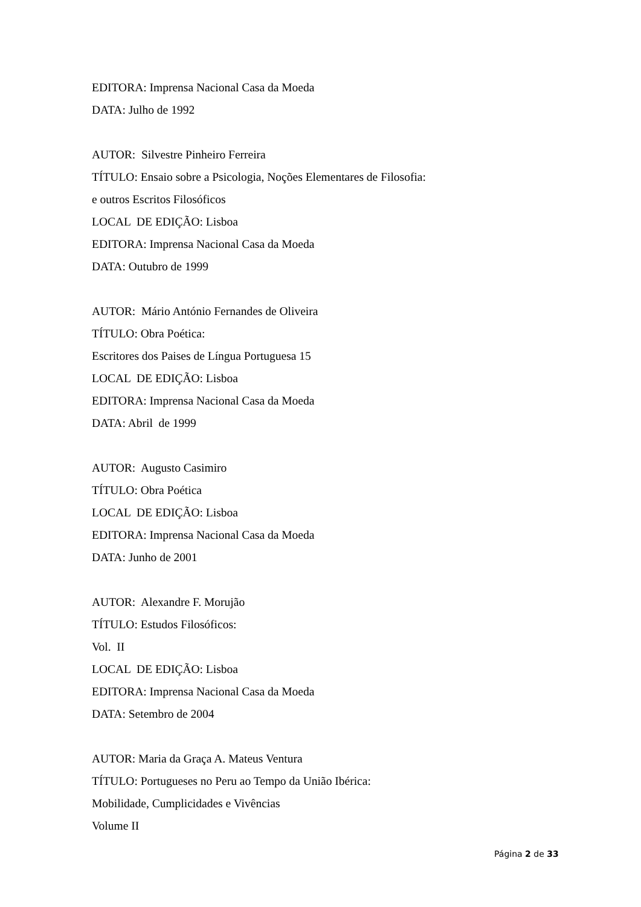EDITORA: Imprensa Nacional Casa da Moeda
DATA: Julho de 1992
AUTOR: Silvestre Pinheiro Ferreira
TÍTULO: Ensaio sobre a Psicologia, Noções Elementares de Filosofia:
e outros Escritos Filosóficos
LOCAL DE EDIÇÃO: Lisboa
EDITORA: Imprensa Nacional Casa da Moeda
DATA: Outubro de 1999
AUTOR: Mário António Fernandes de Oliveira
TÍTULO: Obra Poética:
Escritores dos Paises de Língua Portuguesa 15
LOCAL DE EDIÇÃO: Lisboa
EDITORA: Imprensa Nacional Casa da Moeda
DATA: Abril de 1999
AUTOR: Augusto Casimiro
TÍTULO: Obra Poética
LOCAL DE EDIÇÃO: Lisboa
EDITORA: Imprensa Nacional Casa da Moeda
DATA: Junho de 2001
AUTOR: Alexandre F. Morujão
TÍTULO: Estudos Filosóficos:
Vol. II
LOCAL DE EDIÇÃO: Lisboa
EDITORA: Imprensa Nacional Casa da Moeda
DATA: Setembro de 2004
AUTOR: Maria da Graça A. Mateus Ventura
TÍTULO: Portugueses no Peru ao Tempo da União Ibérica:
Mobilidade, Cumplicidades e Vivências
Volume II
Página 2 de 33